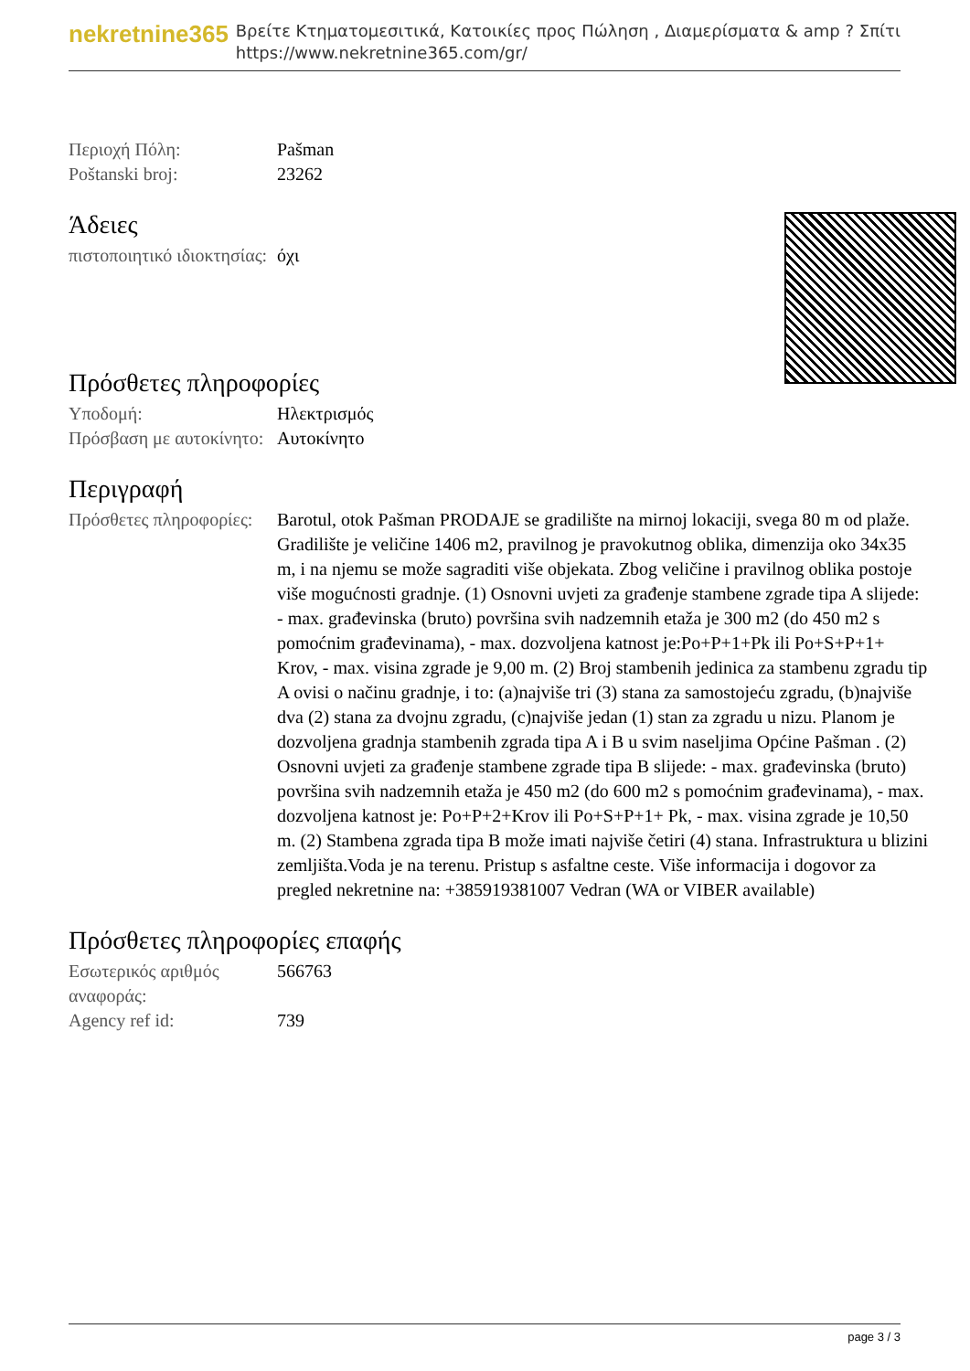nekretnine365
Βρείτε Κτηματομεσιτικά, Κατοικίες προς Πώληση , Διαμερίσματα & amp ? Σπίτι
https://www.nekretnine365.com/gr/
| Περιοχή Πόλη: | Pašman |
| Poštanski broj: | 23262 |
Άδειες
| πιστοποιητικό ιδιοκτησίας: | όχι |
Πρόσθετες πληροφορίες
| Υποδομή: | Ηλεκτρισμός |
| Πρόσβαση με αυτοκίνητο: | Αυτοκίνητο |
Περιγραφή
| Πρόσθετες πληροφορίες: | Barotul, otok Pašman PRODAJE se gradilište na mirnoj lokaciji, svega 80 m od plaže. Gradilište je veličine 1406 m2, pravilnog je pravokutnog oblika, dimenzija oko 34x35 m, i na njemu se može sagraditi više objekata. Zbog veličine i pravilnog oblika postoje više mogućnosti gradnje. (1) Osnovni uvjeti za građenje stambene zgrade tipa A slijede: - max. građevinska (bruto) površina svih nadzemnih etaža je 300 m2 (do 450 m2 s pomoćnim građevinama), - max. dozvoljena katnost je:Po+P+1+Pk ili Po+S+P+1+ Krov, - max. visina zgrade je 9,00 m. (2) Broj stambenih jedinica za stambenu zgradu tip A ovisi o načinu gradnje, i to: (a)najviše tri (3) stana za samostojeću zgradu, (b)najviše dva (2) stana za dvojnu zgradu, (c)najviše jedan (1) stan za zgradu u nizu. Planom je dozvoljena gradnja stambenih zgrada tipa A i B u svim naseljima Općine Pašman . (2) Osnovni uvjeti za građenje stambene zgrade tipa B slijede: - max. građevinska (bruto) površina svih nadzemnih etaža je 450 m2 (do 600 m2 s pomoćnim građevinama), - max. dozvoljena katnost je: Po+P+2+Krov ili Po+S+P+1+ Pk, - max. visina zgrade je 10,50 m. (2) Stambena zgrada tipa B može imati najviše četiri (4) stana. Infrastruktura u blizini zemljišta.Voda je na terenu. Pristup s asfaltne ceste. Više informacija i dogovor za pregled nekretnine na: +385919381007 Vedran (WA or VIBER available) |
Πρόσθετες πληροφορίες επαφής
| Εσωτερικός αριθμός αναφοράς: | 566763 |
| Agency ref id: | 739 |
page 3 / 3